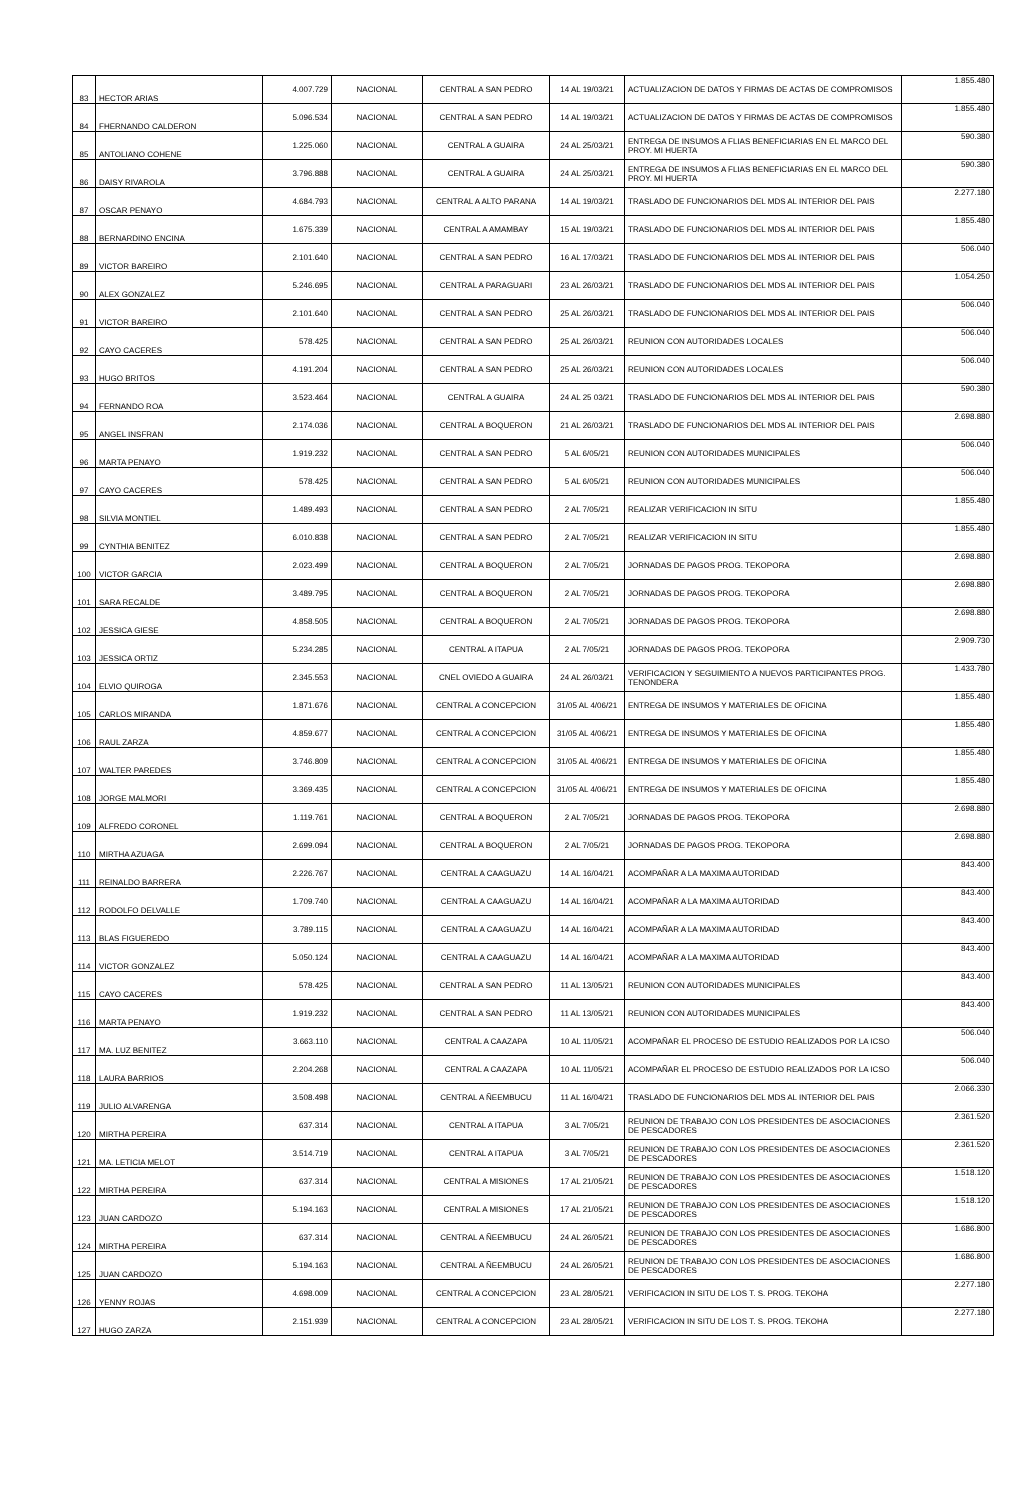| 83 | HECTOR ARIAS | 4.007.729 | NACIONAL | CENTRAL A SAN PEDRO | 14 AL 19/03/21 | ACTUALIZACION DE DATOS Y FIRMAS DE ACTAS DE COMPROMISOS | 1.855.480 |
| 84 | FHERNANDO CALDERON | 5.096.534 | NACIONAL | CENTRAL A SAN PEDRO | 14 AL 19/03/21 | ACTUALIZACION DE DATOS Y FIRMAS DE ACTAS DE COMPROMISOS | 1.855.480 |
| 85 | ANTOLIANO COHENE | 1.225.060 | NACIONAL | CENTRAL A GUAIRA | 24 AL 25/03/21 | ENTREGA DE INSUMOS A FLIAS BENEFICIARIAS EN EL MARCO DEL PROY. MI HUERTA | 590.380 |
| 86 | DAISY RIVAROLA | 3.796.888 | NACIONAL | CENTRAL A GUAIRA | 24 AL 25/03/21 | ENTREGA DE INSUMOS A FLIAS BENEFICIARIAS EN EL MARCO DEL PROY. MI HUERTA | 590.380 |
| 87 | OSCAR PENAYO | 4.684.793 | NACIONAL | CENTRAL A ALTO PARANA | 14 AL 19/03/21 | TRASLADO DE FUNCIONARIOS DEL MDS AL INTERIOR DEL PAIS | 2.277.180 |
| 88 | BERNARDINO ENCINA | 1.675.339 | NACIONAL | CENTRAL A AMAMBAY | 15 AL 19/03/21 | TRASLADO DE FUNCIONARIOS DEL MDS AL INTERIOR DEL PAIS | 1.855.480 |
| 89 | VICTOR BAREIRO | 2.101.640 | NACIONAL | CENTRAL A SAN PEDRO | 16 AL 17/03/21 | TRASLADO DE FUNCIONARIOS DEL MDS AL INTERIOR DEL PAIS | 506.040 |
| 90 | ALEX GONZALEZ | 5.246.695 | NACIONAL | CENTRAL A PARAGUARI | 23 AL 26/03/21 | TRASLADO DE FUNCIONARIOS DEL MDS AL INTERIOR DEL PAIS | 1.054.250 |
| 91 | VICTOR BAREIRO | 2.101.640 | NACIONAL | CENTRAL A SAN PEDRO | 25 AL 26/03/21 | TRASLADO DE FUNCIONARIOS DEL MDS AL INTERIOR DEL PAIS | 506.040 |
| 92 | CAYO CACERES | 578.425 | NACIONAL | CENTRAL A SAN PEDRO | 25 AL 26/03/21 | REUNION CON AUTORIDADES LOCALES | 506.040 |
| 93 | HUGO BRITOS | 4.191.204 | NACIONAL | CENTRAL A SAN PEDRO | 25 AL 26/03/21 | REUNION CON AUTORIDADES LOCALES | 506.040 |
| 94 | FERNANDO ROA | 3.523.464 | NACIONAL | CENTRAL A GUAIRA | 24 AL 25 03/21 | TRASLADO DE FUNCIONARIOS DEL MDS AL INTERIOR DEL PAIS | 590.380 |
| 95 | ANGEL INSFRAN | 2.174.036 | NACIONAL | CENTRAL A BOQUERON | 21 AL 26/03/21 | TRASLADO DE FUNCIONARIOS DEL MDS AL INTERIOR DEL PAIS | 2.698.880 |
| 96 | MARTA PENAYO | 1.919.232 | NACIONAL | CENTRAL A SAN PEDRO | 5 AL 6/05/21 | REUNION CON AUTORIDADES MUNICIPALES | 506.040 |
| 97 | CAYO CACERES | 578.425 | NACIONAL | CENTRAL A SAN PEDRO | 5 AL 6/05/21 | REUNION CON AUTORIDADES MUNICIPALES | 506.040 |
| 98 | SILVIA MONTIEL | 1.489.493 | NACIONAL | CENTRAL A SAN PEDRO | 2 AL 7/05/21 | REALIZAR VERIFICACION IN SITU | 1.855.480 |
| 99 | CYNTHIA BENITEZ | 6.010.838 | NACIONAL | CENTRAL A SAN PEDRO | 2 AL 7/05/21 | REALIZAR VERIFICACION IN SITU | 1.855.480 |
| 100 | VICTOR GARCIA | 2.023.499 | NACIONAL | CENTRAL A BOQUERON | 2 AL 7/05/21 | JORNADAS DE PAGOS PROG. TEKOPORA | 2.698.880 |
| 101 | SARA RECALDE | 3.489.795 | NACIONAL | CENTRAL A BOQUERON | 2 AL 7/05/21 | JORNADAS DE PAGOS PROG. TEKOPORA | 2.698.880 |
| 102 | JESSICA GIESE | 4.858.505 | NACIONAL | CENTRAL A BOQUERON | 2 AL 7/05/21 | JORNADAS DE PAGOS PROG. TEKOPORA | 2.698.880 |
| 103 | JESSICA ORTIZ | 5.234.285 | NACIONAL | CENTRAL A ITAPUA | 2 AL 7/05/21 | JORNADAS DE PAGOS PROG. TEKOPORA | 2.909.730 |
| 104 | ELVIO QUIROGA | 2.345.553 | NACIONAL | CNEL OVIEDO A GUAIRA | 24 AL 26/03/21 | VERIFICACION Y SEGUIMIENTO A NUEVOS PARTICIPANTES PROG. TENONDERA | 1.433.780 |
| 105 | CARLOS MIRANDA | 1.871.676 | NACIONAL | CENTRAL A CONCEPCION | 31/05 AL 4/06/21 | ENTREGA DE INSUMOS Y MATERIALES DE OFICINA | 1.855.480 |
| 106 | RAUL ZARZA | 4.859.677 | NACIONAL | CENTRAL A CONCEPCION | 31/05 AL 4/06/21 | ENTREGA DE INSUMOS Y MATERIALES DE OFICINA | 1.855.480 |
| 107 | WALTER PAREDES | 3.746.809 | NACIONAL | CENTRAL A CONCEPCION | 31/05 AL 4/06/21 | ENTREGA DE INSUMOS Y MATERIALES DE OFICINA | 1.855.480 |
| 108 | JORGE MALMORI | 3.369.435 | NACIONAL | CENTRAL A CONCEPCION | 31/05 AL 4/06/21 | ENTREGA DE INSUMOS Y MATERIALES DE OFICINA | 1.855.480 |
| 109 | ALFREDO CORONEL | 1.119.761 | NACIONAL | CENTRAL A BOQUERON | 2 AL 7/05/21 | JORNADAS DE PAGOS PROG. TEKOPORA | 2.698.880 |
| 110 | MIRTHA AZUAGA | 2.699.094 | NACIONAL | CENTRAL A BOQUERON | 2 AL 7/05/21 | JORNADAS DE PAGOS PROG. TEKOPORA | 2.698.880 |
| 111 | REINALDO BARRERA | 2.226.767 | NACIONAL | CENTRAL A CAAGUAZU | 14 AL 16/04/21 | ACOMPAÑAR A LA MAXIMA AUTORIDAD | 843.400 |
| 112 | RODOLFO DELVALLE | 1.709.740 | NACIONAL | CENTRAL A CAAGUAZU | 14 AL 16/04/21 | ACOMPAÑAR A LA MAXIMA AUTORIDAD | 843.400 |
| 113 | BLAS FIGUEREDO | 3.789.115 | NACIONAL | CENTRAL A CAAGUAZU | 14 AL 16/04/21 | ACOMPAÑAR A LA MAXIMA AUTORIDAD | 843.400 |
| 114 | VICTOR GONZALEZ | 5.050.124 | NACIONAL | CENTRAL A CAAGUAZU | 14 AL 16/04/21 | ACOMPAÑAR A LA MAXIMA AUTORIDAD | 843.400 |
| 115 | CAYO CACERES | 578.425 | NACIONAL | CENTRAL A SAN PEDRO | 11 AL 13/05/21 | REUNION CON AUTORIDADES MUNICIPALES | 843.400 |
| 116 | MARTA PENAYO | 1.919.232 | NACIONAL | CENTRAL A SAN PEDRO | 11 AL 13/05/21 | REUNION CON AUTORIDADES MUNICIPALES | 843.400 |
| 117 | MA. LUZ BENITEZ | 3.663.110 | NACIONAL | CENTRAL A CAAZAPA | 10 AL 11/05/21 | ACOMPAÑAR EL PROCESO DE ESTUDIO REALIZADOS POR LA ICSO | 506.040 |
| 118 | LAURA BARRIOS | 2.204.268 | NACIONAL | CENTRAL A CAAZAPA | 10 AL 11/05/21 | ACOMPAÑAR EL PROCESO DE ESTUDIO REALIZADOS POR LA ICSO | 506.040 |
| 119 | JULIO ALVARENGA | 3.508.498 | NACIONAL | CENTRAL A ÑEEMBUCU | 11 AL 16/04/21 | TRASLADO DE FUNCIONARIOS DEL MDS AL INTERIOR DEL PAIS | 2.066.330 |
| 120 | MIRTHA PEREIRA | 637.314 | NACIONAL | CENTRAL A ITAPUA | 3 AL 7/05/21 | REUNION DE TRABAJO CON LOS PRESIDENTES DE ASOCIACIONES DE PESCADORES | 2.361.520 |
| 121 | MA. LETICIA MELOT | 3.514.719 | NACIONAL | CENTRAL A ITAPUA | 3 AL 7/05/21 | REUNION DE TRABAJO CON LOS PRESIDENTES DE ASOCIACIONES DE PESCADORES | 2.361.520 |
| 122 | MIRTHA PEREIRA | 637.314 | NACIONAL | CENTRAL A MISIONES | 17 AL 21/05/21 | REUNION DE TRABAJO CON LOS PRESIDENTES DE ASOCIACIONES DE PESCADORES | 1.518.120 |
| 123 | JUAN CARDOZO | 5.194.163 | NACIONAL | CENTRAL A MISIONES | 17 AL 21/05/21 | REUNION DE TRABAJO CON LOS PRESIDENTES DE ASOCIACIONES DE PESCADORES | 1.518.120 |
| 124 | MIRTHA PEREIRA | 637.314 | NACIONAL | CENTRAL A ÑEEMBUCU | 24 AL 26/05/21 | REUNION DE TRABAJO CON LOS PRESIDENTES DE ASOCIACIONES DE PESCADORES | 1.686.800 |
| 125 | JUAN CARDOZO | 5.194.163 | NACIONAL | CENTRAL A ÑEEMBUCU | 24 AL 26/05/21 | REUNION DE TRABAJO CON LOS PRESIDENTES DE ASOCIACIONES DE PESCADORES | 1.686.800 |
| 126 | YENNY ROJAS | 4.698.009 | NACIONAL | CENTRAL A CONCEPCION | 23 AL 28/05/21 | VERIFICACION IN SITU DE LOS T. S. PROG. TEKOHA | 2.277.180 |
| 127 | HUGO ZARZA | 2.151.939 | NACIONAL | CENTRAL A CONCEPCION | 23 AL 28/05/21 | VERIFICACION IN SITU DE LOS T. S. PROG. TEKOHA | 2.277.180 |